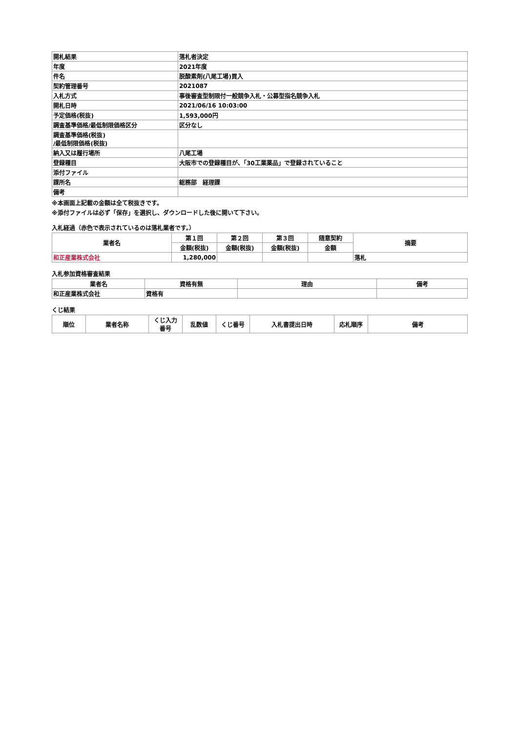| 開札結果 | 落札者決定 |
| 年度 | 2021年度 |
| 件名 | 脱酸素剤(八尾工場)買入 |
| 契約管理番号 | 2021087 |
| 入札方式 | 事後審査型制限付一般競争入札・公募型指名競争入札 |
| 開札日時 | 2021/06/16 10:03:00 |
| 予定価格(税抜) | 1,593,000円 |
| 調査基準価格/最低制限価格区分 | 区分なし |
| 調査基準価格(税抜) /最低制限価格(税抜) | |
| 納入又は履行場所 | 八尾工場 |
| 登録種目 | 大阪市での登録種目が、「30工業薬品」で登録されていること |
| 添付ファイル | |
| 課所名 | 総務部 経理課 |
| 備考 | |
※本画面上記載の金額は全て税抜きです。
※添付ファイルは必ず「保存」を選択し、ダウンロードした後に開いて下さい。
入札経過（赤色で表示されているのは落札業者です。）
| 業者名 | 第１回 | 第２回 | 第３回 | 随意契約 | 摘要 |
| --- | --- | --- | --- | --- | --- |
| | 金額(税抜) | 金額(税抜) | 金額(税抜) | 金額 | |
| 和正産業株式会社 | 1,280,000 | | | | 落札 |
入札参加資格審査結果
| 業者名 | 資格有無 | 理由 | 備考 |
| --- | --- | --- | --- |
| 和正産業株式会社 | 資格有 | | |
くじ結果
| 順位 | 業者名称 | くじ入力 番号 | 乱数値 | くじ番号 | 入札書提出日時 | 応札順序 | 備考 |
| --- | --- | --- | --- | --- | --- | --- | --- |